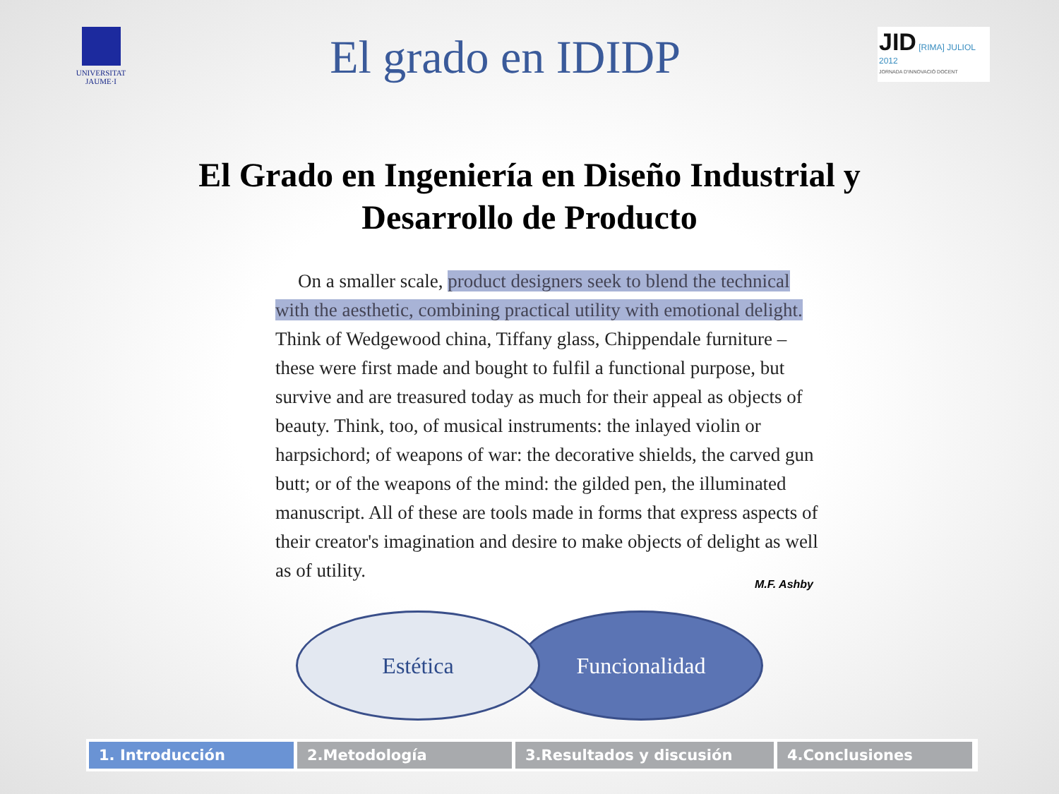UNIVERSITAT
JAUME·I
El grado en IDIDP
JID [RIMA] JULIOL 2012
JORNADA D'INNOVACIÓ DOCENT
El Grado en Ingeniería en Diseño Industrial y
Desarrollo de Producto
On a smaller scale, product designers seek to blend the technical with the aesthetic, combining practical utility with emotional delight. Think of Wedgewood china, Tiffany glass, Chippendale furniture – these were first made and bought to fulfil a functional purpose, but survive and are treasured today as much for their appeal as objects of beauty. Think, too, of musical instruments: the inlayed violin or harpsichord; of weapons of war: the decorative shields, the carved gun butt; or of the weapons of the mind: the gilded pen, the illuminated manuscript. All of these are tools made in forms that express aspects of their creator's imagination and desire to make objects of delight as well as of utility.
M.F. Ashby
Estética Funcionalidad
1. Introducción 2.Metodología 3.Resultados y discusión 4.Conclusiones